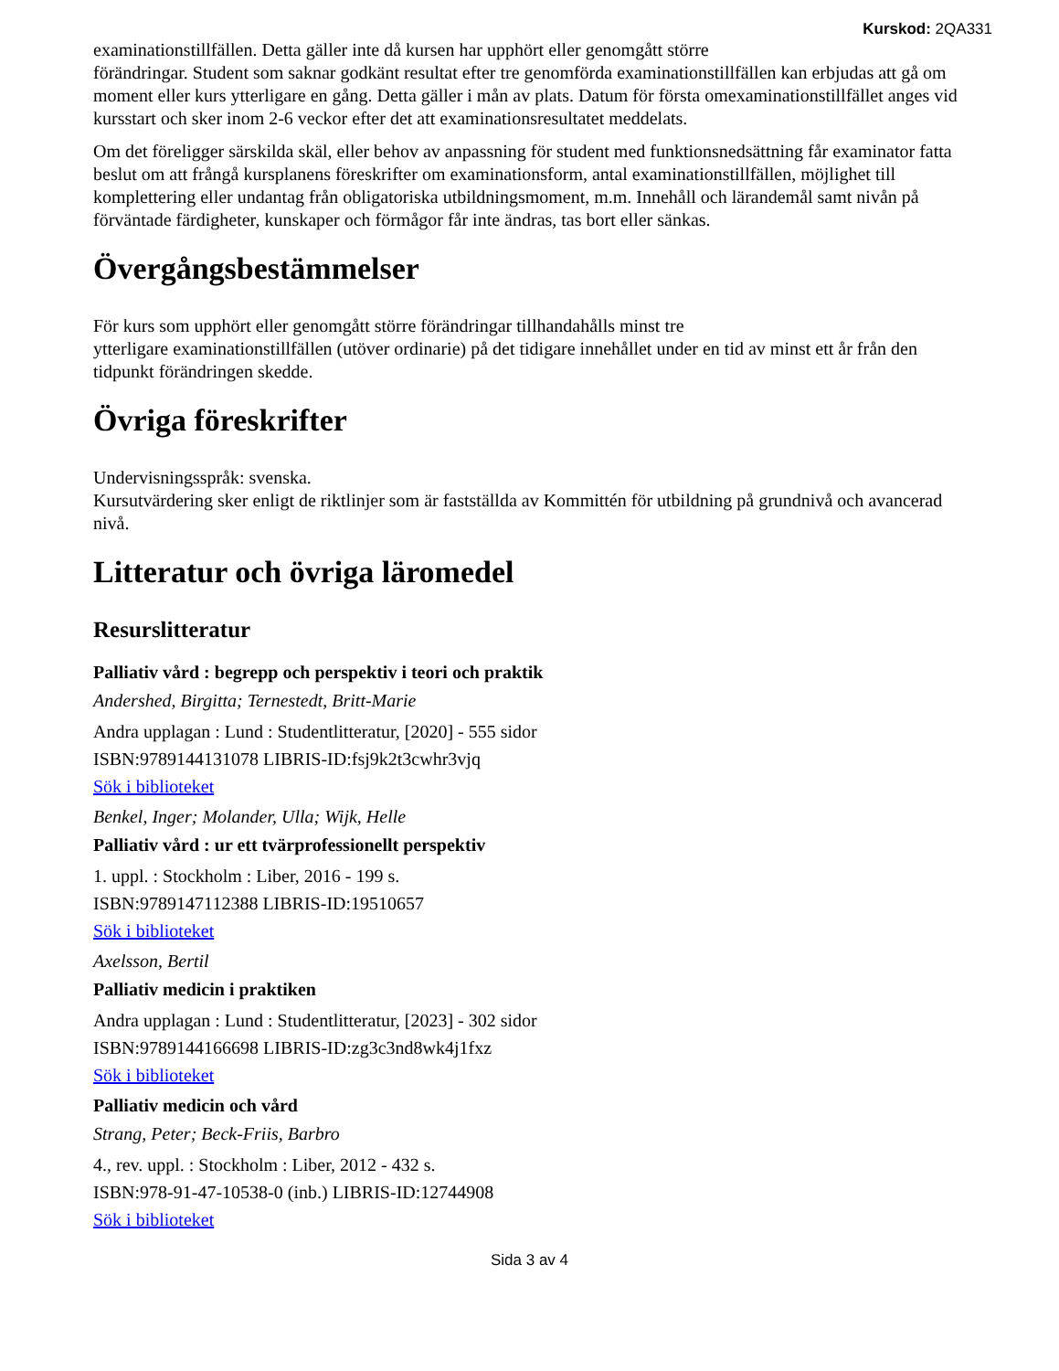Kurskod: 2QA331
examinationstillfällen. Detta gäller inte då kursen har upphört eller genomgått större
förändringar. Student som saknar godkänt resultat efter tre genomförda examinationstillfällen kan erbjudas att gå om moment eller kurs ytterligare en gång. Detta gäller i mån av plats. Datum för första omexaminationstillfället anges vid kursstart och sker inom 2-6 veckor efter det att examinationsresultatet meddelats.
Om det föreligger särskilda skäl, eller behov av anpassning för student med funktionsnedsättning får examinator fatta beslut om att frångå kursplanens föreskrifter om examinationsform, antal examinationstillfällen, möjlighet till komplettering eller undantag från obligatoriska utbildningsmoment, m.m. Innehåll och lärandemål samt nivån på förväntade färdigheter, kunskaper och förmågor får inte ändras, tas bort eller sänkas.
Övergångsbestämmelser
För kurs som upphört eller genomgått större förändringar tillhandahålls minst tre
ytterligare examinationstillfällen (utöver ordinarie) på det tidigare innehållet under en tid av minst ett år från den tidpunkt förändringen skedde.
Övriga föreskrifter
Undervisningsspråk: svenska.
Kursutvärdering sker enligt de riktlinjer som är fastställda av Kommittén för utbildning på grundnivå och avancerad nivå.
Litteratur och övriga läromedel
Resurslitteratur
Palliativ vård : begrepp och perspektiv i teori och praktik
Andershed, Birgitta; Ternestedt, Britt-Marie
Andra upplagan : Lund : Studentlitteratur, [2020] - 555 sidor
ISBN:9789144131078 LIBRIS-ID:fsj9k2t3cwhr3vjq
Sök i biblioteket
Benkel, Inger; Molander, Ulla; Wijk, Helle
Palliativ vård : ur ett tvärprofessionellt perspektiv
1. uppl. : Stockholm : Liber, 2016 - 199 s.
ISBN:9789147112388 LIBRIS-ID:19510657
Sök i biblioteket
Axelsson, Bertil
Palliativ medicin i praktiken
Andra upplagan : Lund : Studentlitteratur, [2023] - 302 sidor
ISBN:9789144166698 LIBRIS-ID:zg3c3nd8wk4j1fxz
Sök i biblioteket
Palliativ medicin och vård
Strang, Peter; Beck-Friis, Barbro
4., rev. uppl. : Stockholm : Liber, 2012 - 432 s.
ISBN:978-91-47-10538-0 (inb.) LIBRIS-ID:12744908
Sök i biblioteket
Sida 3 av 4